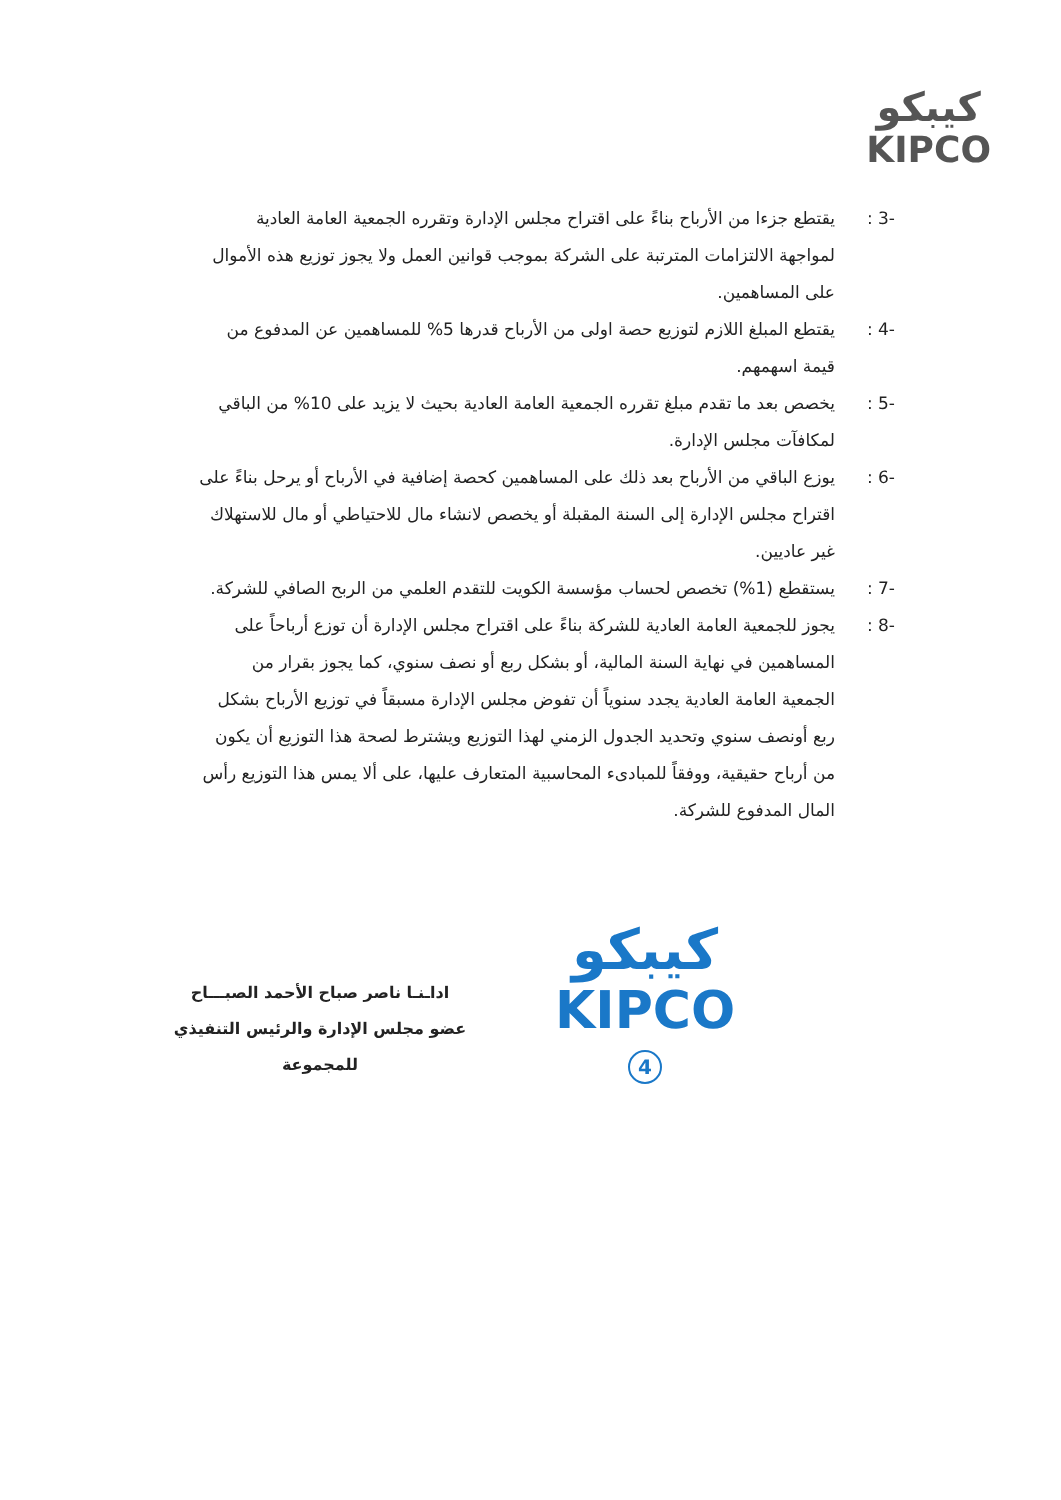كيبكو
KIPCO
-3 : يقتطع جزءا من الأرباح بناءً على اقتراح مجلس الإدارة وتقرره الجمعية العامة العادية لمواجهة الالتزامات المترتبة على الشركة بموجب قوانين العمل ولا يجوز توزيع هذه الأموال على المساهمين.
-4 : يقتطع المبلغ اللازم لتوزيع حصة اولى من الأرباح قدرها 5% للمساهمين عن المدفوع من قيمة اسهمهم.
-5 : يخصص بعد ما تقدم مبلغ تقرره الجمعية العامة العادية بحيث لا يزيد على 10% من الباقي لمكافآت مجلس الإدارة.
-6 : يوزع الباقي من الأرباح بعد ذلك على المساهمين كحصة إضافية في الأرباح أو يرحل بناءً على اقتراح مجلس الإدارة إلى السنة المقبلة أو يخصص لانشاء مال للاحتياطي أو مال للاستهلاك غير عاديين.
-7 : يستقطع (1%) تخصص لحساب مؤسسة الكويت للتقدم العلمي من الربح الصافي للشركة.
-8 : يجوز للجمعية العامة العادية للشركة بناءً على اقتراح مجلس الإدارة أن توزع أرباحاً على المساهمين في نهاية السنة المالية، أو بشكل ربع أو نصف سنوي، كما يجوز بقرار من الجمعية العامة العادية يجدد سنوياً أن تفوض مجلس الإدارة مسبقاً في توزيع الأرباح بشكل ربع أونصف سنوي وتحديد الجدول الزمني لهذا التوزيع ويشترط لصحة هذا التوزيع أن يكون من أرباح حقيقية، ووفقاً للمبادىء المحاسبية المتعارف عليها، على ألا يمس هذا التوزيع رأس المال المدفوع للشركة.
اداـنـا ناصر صباح الأحمد الصبـــاح
عضو مجلس الإدارة والرئيس التنفيذي للمجموعة
كيبكو
KIPCO
4